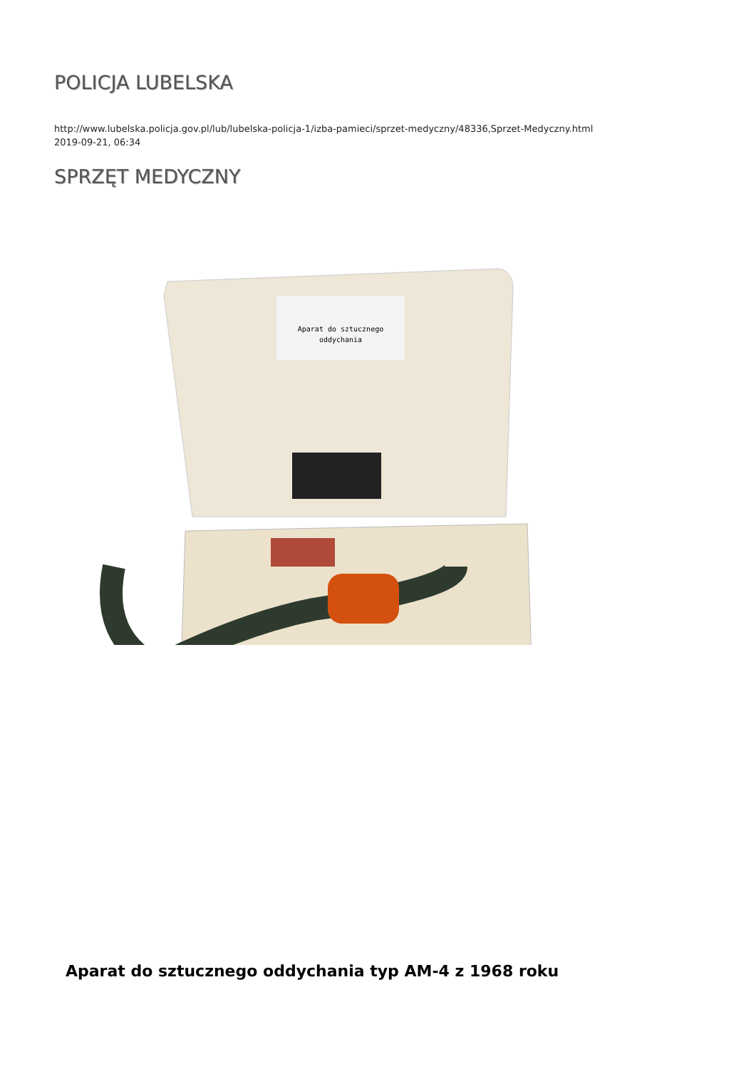POLICJA LUBELSKA
http://www.lubelska.policja.gov.pl/lub/lubelska-policja-1/izba-pamieci/sprzet-medyczny/48336,Sprzet-Medyczny.html
2019-09-21, 06:34
SPRZĘT MEDYCZNY
Aparat do sztucznego
oddychania
Aparat do sztucznego oddychania typ AM-4 z 1968 roku